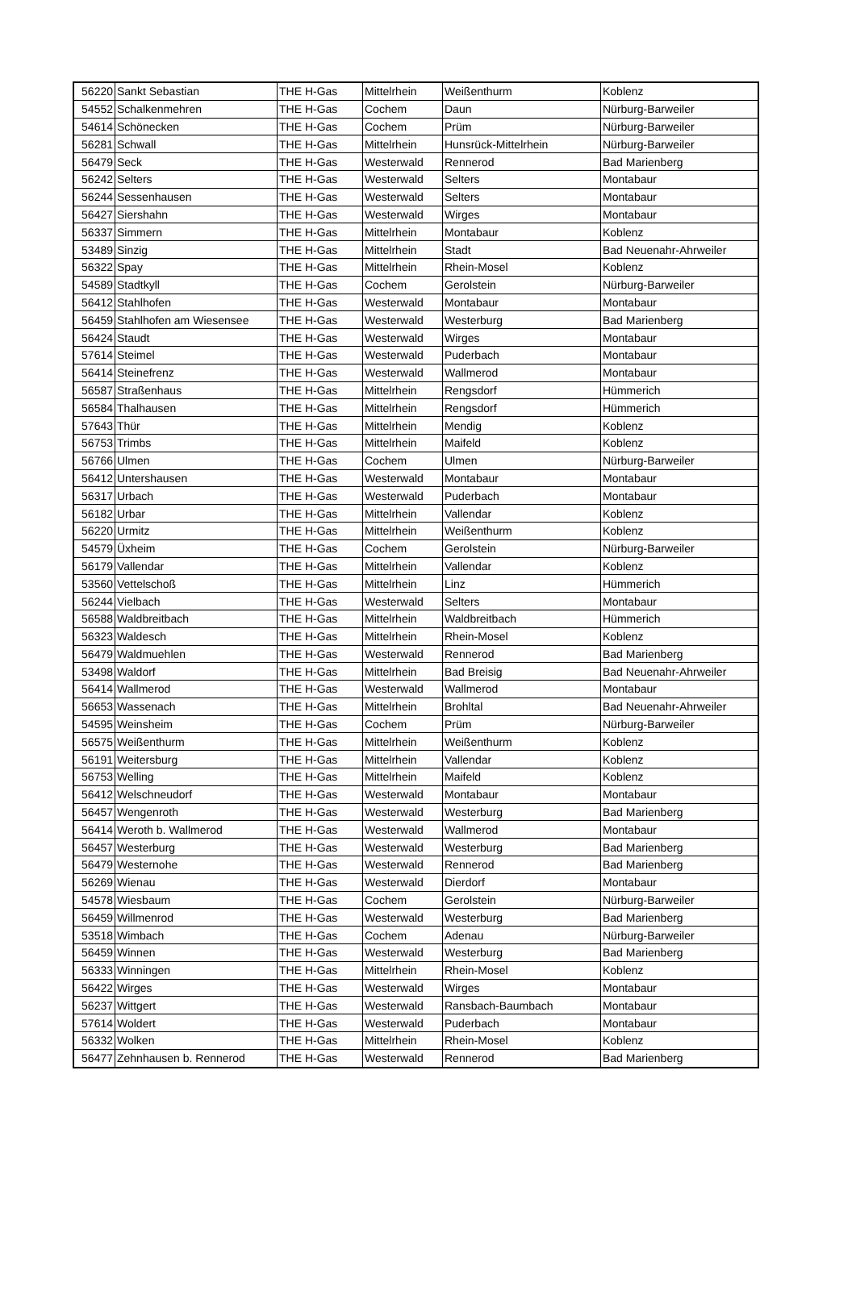| 56220 | Sankt Sebastian | THE H-Gas | Mittelrhein | Weißenthurm | Koblenz |
| 54552 | Schalkenmehren | THE H-Gas | Cochem | Daun | Nürburg-Barweiler |
| 54614 | Schönecken | THE H-Gas | Cochem | Prüm | Nürburg-Barweiler |
| 56281 | Schwall | THE H-Gas | Mittelrhein | Hunsrück-Mittelrhein | Nürburg-Barweiler |
| 56479 | Seck | THE H-Gas | Westerwald | Rennerod | Bad Marienberg |
| 56242 | Selters | THE H-Gas | Westerwald | Selters | Montabaur |
| 56244 | Sessenhausen | THE H-Gas | Westerwald | Selters | Montabaur |
| 56427 | Siershahn | THE H-Gas | Westerwald | Wirges | Montabaur |
| 56337 | Simmern | THE H-Gas | Mittelrhein | Montabaur | Koblenz |
| 53489 | Sinzig | THE H-Gas | Mittelrhein | Stadt | Bad Neuenahr-Ahrweiler |
| 56322 | Spay | THE H-Gas | Mittelrhein | Rhein-Mosel | Koblenz |
| 54589 | Stadtkyll | THE H-Gas | Cochem | Gerolstein | Nürburg-Barweiler |
| 56412 | Stahlhofen | THE H-Gas | Westerwald | Montabaur | Montabaur |
| 56459 | Stahlhofen am Wiesensee | THE H-Gas | Westerwald | Westerburg | Bad Marienberg |
| 56424 | Staudt | THE H-Gas | Westerwald | Wirges | Montabaur |
| 57614 | Steimel | THE H-Gas | Westerwald | Puderbach | Montabaur |
| 56414 | Steinefrenz | THE H-Gas | Westerwald | Wallmerod | Montabaur |
| 56587 | Straßenhaus | THE H-Gas | Mittelrhein | Rengsdorf | Hümmerich |
| 56584 | Thalhausen | THE H-Gas | Mittelrhein | Rengsdorf | Hümmerich |
| 57643 | Thür | THE H-Gas | Mittelrhein | Mendig | Koblenz |
| 56753 | Trimbs | THE H-Gas | Mittelrhein | Maifeld | Koblenz |
| 56766 | Ulmen | THE H-Gas | Cochem | Ulmen | Nürburg-Barweiler |
| 56412 | Untershausen | THE H-Gas | Westerwald | Montabaur | Montabaur |
| 56317 | Urbach | THE H-Gas | Westerwald | Puderbach | Montabaur |
| 56182 | Urbar | THE H-Gas | Mittelrhein | Vallendar | Koblenz |
| 56220 | Urmitz | THE H-Gas | Mittelrhein | Weißenthurm | Koblenz |
| 54579 | Üxheim | THE H-Gas | Cochem | Gerolstein | Nürburg-Barweiler |
| 56179 | Vallendar | THE H-Gas | Mittelrhein | Vallendar | Koblenz |
| 53560 | Vettelschoß | THE H-Gas | Mittelrhein | Linz | Hümmerich |
| 56244 | Vielbach | THE H-Gas | Westerwald | Selters | Montabaur |
| 56588 | Waldbreitbach | THE H-Gas | Mittelrhein | Waldbreitbach | Hümmerich |
| 56323 | Waldesch | THE H-Gas | Mittelrhein | Rhein-Mosel | Koblenz |
| 56479 | Waldmuehlen | THE H-Gas | Westerwald | Rennerod | Bad Marienberg |
| 53498 | Waldorf | THE H-Gas | Mittelrhein | Bad Breisig | Bad Neuenahr-Ahrweiler |
| 56414 | Wallmerod | THE H-Gas | Westerwald | Wallmerod | Montabaur |
| 56653 | Wassenach | THE H-Gas | Mittelrhein | Brohltal | Bad Neuenahr-Ahrweiler |
| 54595 | Weinsheim | THE H-Gas | Cochem | Prüm | Nürburg-Barweiler |
| 56575 | Weißenthurm | THE H-Gas | Mittelrhein | Weißenthurm | Koblenz |
| 56191 | Weitersburg | THE H-Gas | Mittelrhein | Vallendar | Koblenz |
| 56753 | Welling | THE H-Gas | Mittelrhein | Maifeld | Koblenz |
| 56412 | Welschneudorf | THE H-Gas | Westerwald | Montabaur | Montabaur |
| 56457 | Wengenroth | THE H-Gas | Westerwald | Westerburg | Bad Marienberg |
| 56414 | Weroth b. Wallmerod | THE H-Gas | Westerwald | Wallmerod | Montabaur |
| 56457 | Westerburg | THE H-Gas | Westerwald | Westerburg | Bad Marienberg |
| 56479 | Westernohe | THE H-Gas | Westerwald | Rennerod | Bad Marienberg |
| 56269 | Wienau | THE H-Gas | Westerwald | Dierdorf | Montabaur |
| 54578 | Wiesbaum | THE H-Gas | Cochem | Gerolstein | Nürburg-Barweiler |
| 56459 | Willmenrod | THE H-Gas | Westerwald | Westerburg | Bad Marienberg |
| 53518 | Wimbach | THE H-Gas | Cochem | Adenau | Nürburg-Barweiler |
| 56459 | Winnen | THE H-Gas | Westerwald | Westerburg | Bad Marienberg |
| 56333 | Winningen | THE H-Gas | Mittelrhein | Rhein-Mosel | Koblenz |
| 56422 | Wirges | THE H-Gas | Westerwald | Wirges | Montabaur |
| 56237 | Wittgert | THE H-Gas | Westerwald | Ransbach-Baumbach | Montabaur |
| 57614 | Woldert | THE H-Gas | Westerwald | Puderbach | Montabaur |
| 56332 | Wolken | THE H-Gas | Mittelrhein | Rhein-Mosel | Koblenz |
| 56477 | Zehnhausen b. Rennerod | THE H-Gas | Westerwald | Rennerod | Bad Marienberg |